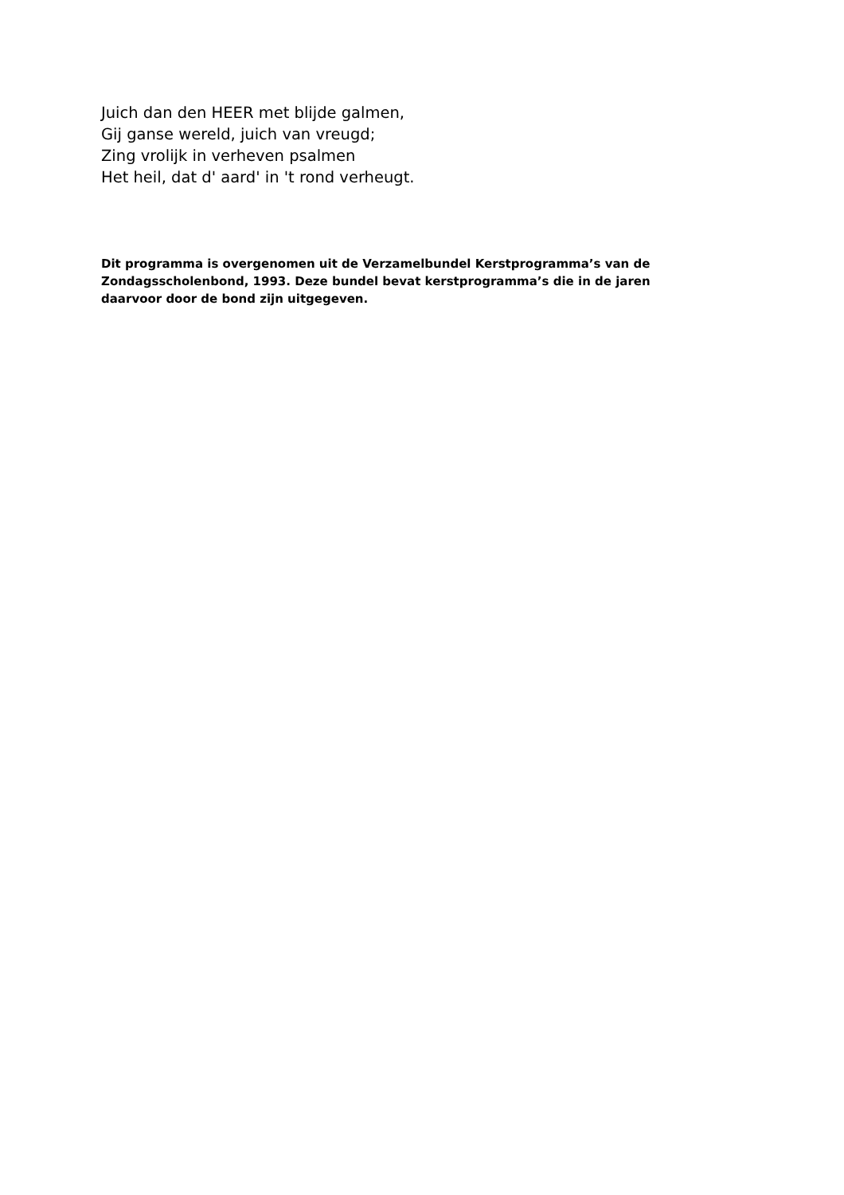Juich dan den HEER met blijde galmen,
Gij ganse wereld, juich van vreugd;
Zing vrolijk in verheven psalmen
Het heil, dat d' aard' in 't rond verheugt.
Dit programma is overgenomen uit de Verzamelbundel Kerstprogramma’s van de Zondagsscholenbond, 1993. Deze bundel bevat kerstprogramma’s die in de jaren daarvoor door de bond zijn uitgegeven.